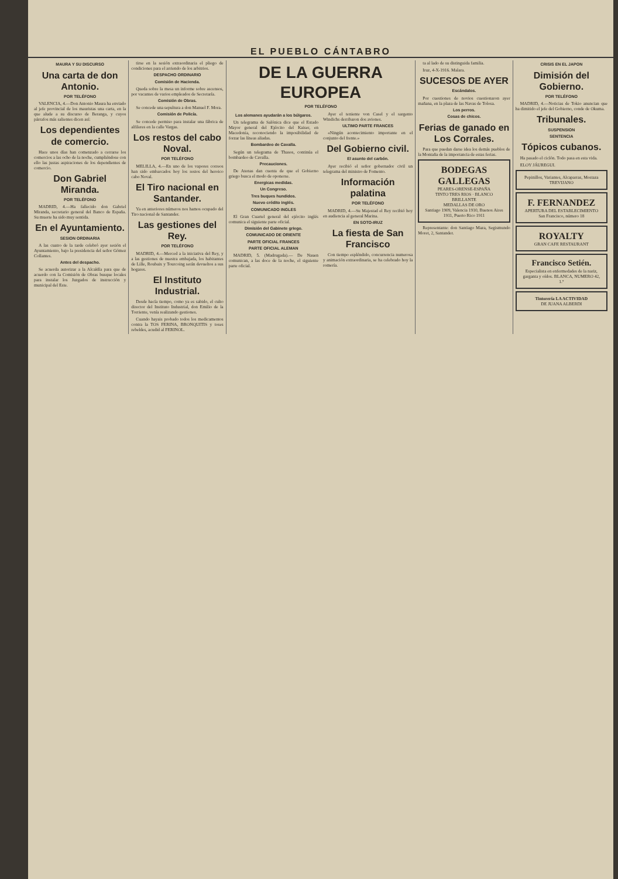EL PUEBLO CÁNTABRO
MAURA Y SU DISCURSO
Una carta de don Antonio.
POR TELÉFONO
VALENCIA, 4.—Don Antonio Maura ha enviado al jefe provincial de los mauristas una carta, en la que alude a su discurso de Beranga, y cuyos párrafos más salientes dicen así:
Los dependientes de comercio.
Hace unos días han comenzado a cerrarse los comercios a las ocho de la noche, cumpliéndose con ello las justas aspiraciones de los dependientes de comercio.
Don Gabriel Miranda.
POR TELÉFONO
MADRID, 4.—Ha fallecido don Gabriel Miranda, secretario general del Banco de España. Su muerte ha sido muy sentida.
En el Ayuntamiento.
SESION ORDINARIA
A las cuatro de la tarde celebró ayer sesión el Ayuntamiento, bajo la presidencia del señor Gómez Collantes.
Antes del despacho.
Se acuerda autorizar a la Alcaldía para que de acuerdo con la Comisión de Obras busque locales para instalar los Juzgados de instrucción y municipal del Este.
tirse en la sesión extraordinaria el pliego de condiciones para el arriendo de los arbitrios.
DESPACHO ORDINARIO
Comisión de Hacienda.
Queda sobre la mesa un informe sobre ascensos, por vacantes de varios empleados de Secretaría.
Comisión de Obras.
Se concede una sepultura a don Manuel F. Mora.
Comisión de Policía.
Se concede permiso para instalar una fábrica de alfileres en la calle Vargas.
Los restos del cabo Noval.
POR TELÉFONO
MELILLA, 4.—En uno de los vapores correos han sido embarcados hoy los restos del heroico cabo Noval.
El Tiro nacional en Santander.
Ya en anteriores números nos hamos ocupado del Tiro nacional de Santander.
Las gestiones del Rey.
POR TELÉFONO
MADRID, 4.—Merced a la iniciativa del Rey, y a las gestiones de nuestra embajada, los habitantes de Lille, Roubaix y Tourcoing serán devueltos a sus hogares.
El Instituto Industrial.
Desde hacía tiempo, como ya es sabido, el culto director del Instituto Industrial, don Emilio de la Torriente, venía realizando gestiones.
Cuando hayais probado todos los medicamentos contra la TOS FERINA, BRONQUITIS y toses rebeldes, acudid al FERINOL.
DE LA GUERRA EUROPEA
POR TELÉFONO
Los alemanes ayudarán a los búlgaros.
Un telegrama de Salónica dice que el Estado Mayor general del Ejército del Kaiser, en Macedonia, reconociendo la imposibilidad de forzar las líneas aliadas.
Bombardeo de Cavalla.
Según un telegrama de Thasos, continúa el bombardeo de Cavalla.
Precauciones.
De Atenas dan cuenta de que el Gobierno griego busca el modo de oponerse.
Energicas medidas.
Un Congreso.
Tres buques hundidos.
Nuevo crédito inglés.
COMUNICADO INGLES
El Gran Cuartel general del ejército inglés comunica el siguiente parte oficial.
Dimisión del Gabinete griego.
COMUNICADO DE ORIENTE
PARTE OFICIAL FRANCES
PARTE OFICIAL ALEMAN
MADRID, 5. (Madrugada).— De Nauen comunican, a las doce de la noche, el siguiente parte oficial.
Ayer el teniente von Casel y el sargento Windichs derribaron dos aviones.
ULTIMO PARTE FRANCES
«Ningún acontecimiento importante en el conjunto del frente.»
Del Gobierno civil.
El asunto del carbón.
Ayer recibió el señor gobernador civil un telegrama del ministro de Fomento.
Información palatina
POR TELÉFONO
MADRID, 4.—Su Majestad el Rey recibió hoy en audiencia al general Marina.
EN SOTO-IRUZ
La fiesta de San Francisco
Con tiempo espléndido, concurrencia numerosa y animación extraordinaria, se ha celebrado hoy la romería.
ta al lado de su distinguida familia.
Iruz, 4-X-1916. Malara.
SUCESOS DE AYER
Escándalos.
Por cuestiones de novios cuestionaron ayer mañana, en la plaza de las Navas de Tolosa.
Los perros.
Cosas de chicos.
Ferias de ganado en Los Corrales.
Para que puedan darse idea los demás pueblos de la Montaña de la importancia de estas ferias.
BODEGAS GALLEGAS
PEARES-ORENSE-ESPAÑA
TINTO TRES RIOS · BLANCO BRILLANTE
MEDALLAS DE ORO
Santiago 1909, Valencia 1910, Buenos Aires 1911, Puerto Rico 1911
Representante: don Santiago Maza, Segismundo Moret, 2, Santander.
CRISIS EN EL JAPON
Dimisión del Gobierno.
POR TELÉFONO
MADRID, 4.—Noticias de Tokio anuncian que ha dimitido el jefe del Gobierno, conde de Okuma.
Tribunales.
SUSPENSION
SENTENCIA
Tópicos cubanos.
Ha pasado el ciclón. Todo pasa en esta vida.
ELOY JÁUREGUI.
Pepinillos, Variantes, Alcaparras, Mostaza TREVIJANO
F. FERNANDEZ
APERTURA DEL ESTABLECIMIENTO
San Francisco, número 18
ROYALTY
GRAN CAFE RESTAURANT
Francisco Setién.
Especialista en enfermedades de la nariz, garganta y oídos. BLANCA, NUMERO 42, 1.º
Tintorería LA ACTIVIDAD
DE JUANA ALBERDI